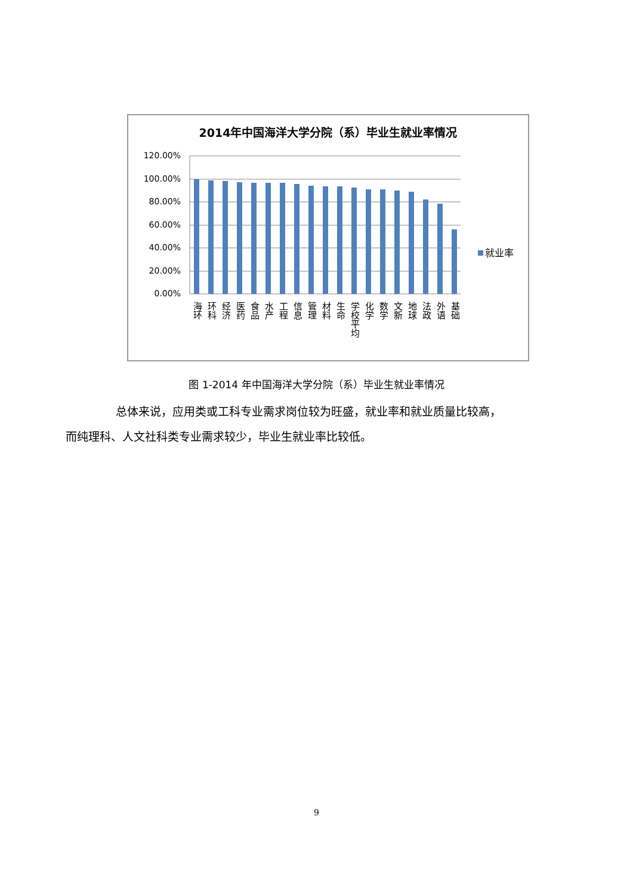2014年中国海洋大学分院（系）毕业生就业率情况
120.00%
100.00%
80.00%
60.00%
40.00%
20.00%
0.00%
就业率
海环
环科
经济
医药
食品
水产
工程
信息
管理
材料
生命
学校平均
化学
数学
文新
地球
法政
外语
基础
图 1-2014 年中国海洋大学分院（系）毕业生就业率情况
总体来说，应用类或工科专业需求岗位较为旺盛，就业率和就业质量比较高，
而纯理科、人文社科类专业需求较少，毕业生就业率比较低。
9